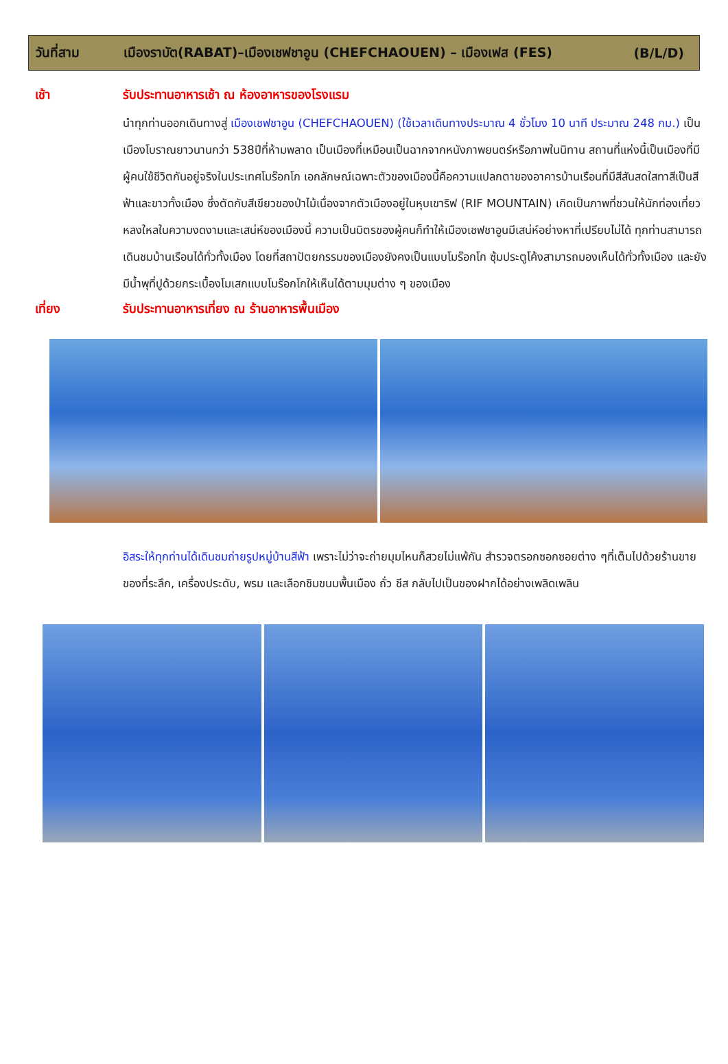วันที่สาม เมืองราบัต(RABAT)–เมืองเชฟชาอูน (CHEFCHAOUEN) – เมืองเฟส (FES) (B/L/D)
เช้า รับประทานอาหารเช้า ณ ห้องอาหารของโรงแรม
นำทุกท่านออกเดินทางสู่ เมืองเชฟชาอูน (CHEFCHAOUEN) (ใช้เวลาเดินทางประมาณ 4 ชั่วโมง 10 นาที ประมาณ 248 กม.) เป็นเมืองโบราณยาวนานกว่า 538ปีที่ห้ามพลาด เป็นเมืองที่เหมือนเป็นฉากจากหนังภาพยนตร์หรือภาพในนิทาน สถานที่แห่งนี้เป็นเมืองที่มีผู้คนใช้ชีวิตกันอยู่จริงในประเทศโมร๊อกโก เอกลักษณ์เฉพาะตัวของเมืองนี้คือความแปลกตาของอาคารบ้านเรือนที่มีสีสันสดใสทาสีเป็นสีฟ้าและขาวทั้งเมือง ซึ่งตัดกับสีเขียวของป่าไม้เนื่องจากตัวเมืองอยู่ในหุบเขาริฟ (RIF MOUNTAIN) เกิดเป็นภาพที่ชวนให้นักท่องเที่ยวหลงใหลในความงดงามและเสน่ห์ของเมืองนี้ ความเป็นมิตรของผู้คนก็ทำให้เมืองเชฟชาอูนมีเสน่ห์อย่างหาที่เปรียบไม่ได้ ทุกท่านสามารถเดินชมบ้านเรือนได้ทั่วทั้งเมือง โดยที่สถาปัตยกรรมของเมืองยังคงเป็นแบบโมร๊อกโก ซุ้มประตูโค้งสามารถมองเห็นได้ทั่วทั้งเมือง และยังมีน้ำพุที่ปูด้วยกระเบื้องโมเสกแบบโมร๊อกโกให้เห็นได้ตามมุมต่าง ๆ ของเมือง
เที่ยง รับประทานอาหารเที่ยง ณ ร้านอาหารพื้นเมือง
อิสระให้ทุกท่านได้เดินชมถ่ายรูปหมู่บ้านสีฟ้า เพราะไม่ว่าจะถ่ายมุมไหนก็สวยไม่แพ้กัน สำรวจตรอกซอกซอยต่าง ๆที่เต็มไปด้วยร้านขายของที่ระลึก, เครื่องประดับ, พรม และเลือกชิมขนมพื้นเมือง ถั่ว ชีส กลับไปเป็นของฝากได้อย่างเพลิดเพลิน